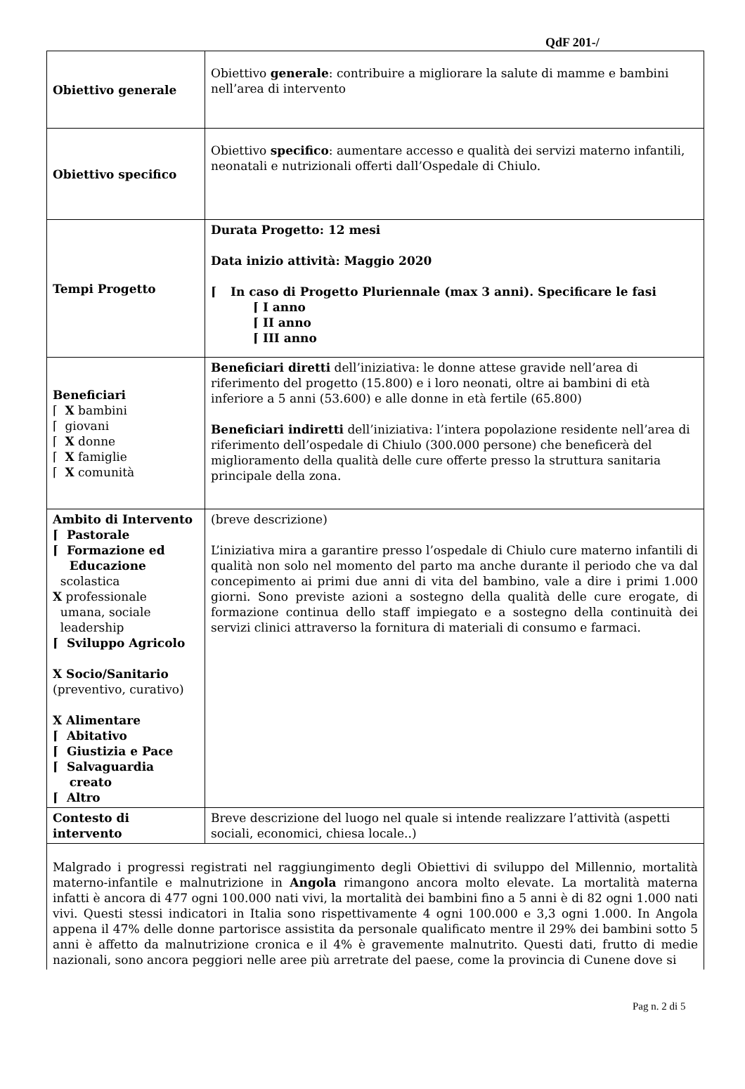QdF 201-/
| Obiettivo generale | Obiettivo generale : contribuire a migliorare la salute di mamme e bambini nell’area di intervento |
| Obiettivo specifico | Obiettivo specifico : aumentare accesso e qualità dei servizi materno infantili, neonatali e nutrizionali offerti dall’Ospedale di Chiulo. |
| Tempi Progetto | Durata Progetto: 12 mesi Data inizio attività: Maggio 2020 ⌈ In caso di Progetto Pluriennale (max 3 anni). Specificare le fasi ⌈ I anno ⌈ II anno ⌈ III anno |
| Beneficiari ⌈ X bambini ⌈ giovani ⌈ X donne ⌈ X famiglie ⌈ X comunità | Beneficiari diretti dell’iniziativa: le donne attese gravide nell’area di riferimento del progetto (15.800) e i loro neonati, oltre ai bambini di età inferiore a 5 anni (53.600) e alle donne in età fertile (65.800) Beneficiari indiretti dell’iniziativa: l’intera popolazione residente nell’area di riferimento dell’ospedale di Chiulo (300.000 persone) che beneficerà del miglioramento della qualità delle cure offerte presso la struttura sanitaria principale della zona. |
| Ambito di Intervento ⌈ Pastorale ⌈ Formazione ed Educazione scolastica X professionale umana, sociale leadership ⌈ Sviluppo Agricolo X Socio/Sanitario (preventivo, curativo) X Alimentare ⌈ Abitativo ⌈ Giustizia e Pace ⌈ Salvaguardia creato ⌈ Altro | (breve descrizione) L’iniziativa mira a garantire presso l’ospedale di Chiulo cure materno infantili di qualità non solo nel momento del parto ma anche durante il periodo che va dal concepimento ai primi due anni di vita del bambino, vale a dire i primi 1.000 giorni. Sono previste azioni a sostegno della qualità delle cure erogate, di formazione continua dello staff impiegato e a sostegno della continuità dei servizi clinici attraverso la fornitura di materiali di consumo e farmaci. |
| Contesto di intervento | Breve descrizione del luogo nel quale si intende realizzare l’attività (aspetti sociali, economici, chiesa locale..) |
| Malgrado i progressi registrati nel raggiungimento degli Obiettivi di sviluppo del Millennio, mortalità materno-infantile e malnutrizione in Angola rimangono ancora molto elevate. La mortalità materna infatti è ancora di 477 ogni 100.000 nati vivi, la mortalità dei bambini fino a 5 anni è di 82 ogni 1.000 nati vivi. Questi stessi indicatori in Italia sono rispettivamente 4 ogni 100.000 e 3,3 ogni 1.000. In Angola appena il 47% delle donne partorisce assistita da personale qualificato mentre il 29% dei bambini sotto 5 anni è affetto da malnutrizione cronica e il 4% è gravemente malnutrito. Questi dati, frutto di medie nazionali, sono ancora peggiori nelle aree più arretrate del paese, come la provincia di Cunene dove si | |
Pag n. 2 di 5